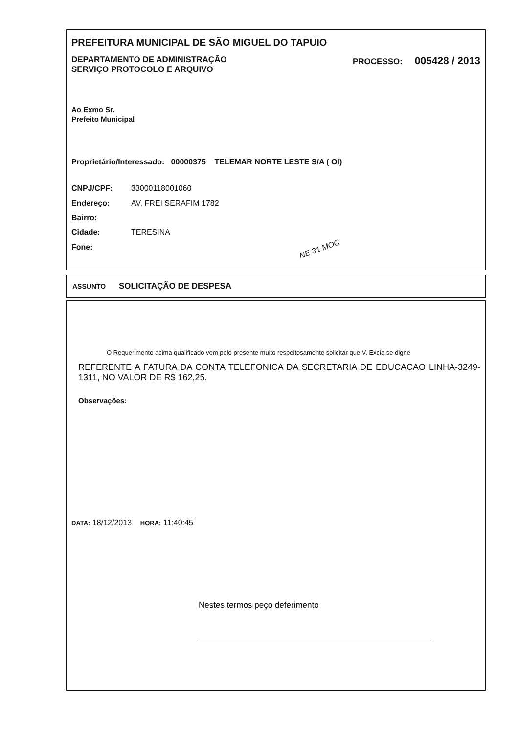PREFEITURA MUNICIPAL DE SÃO MIGUEL DO TAPUIO
DEPARTAMENTO DE ADMINISTRAÇÃO
SERVIÇO PROTOCOLO E ARQUIVO
PROCESSO: 005428 / 2013
Ao Exmo Sr.
Prefeito Municipal
Proprietário/Interessado: 00000375 TELEMAR NORTE LESTE S/A ( OI)
CNPJ/CPF: 33000118001060
Endereço: AV. FREI SERAFIM 1782
Bairro:
Cidade: TERESINA
Fone:
NE 31 MOC
ASSUNTO SOLICITAÇÃO DE DESPESA
O Requerimento acima qualificado vem pelo presente muito respeitosamente solicitar que V. Excia se digne
REFERENTE A FATURA DA CONTA TELEFONICA DA SECRETARIA DE EDUCACAO LINHA-3249-1311, NO VALOR DE R$ 162,25.
Observações:
DATA: 18/12/2013 HORA: 11:40:45
Nestes termos peço deferimento